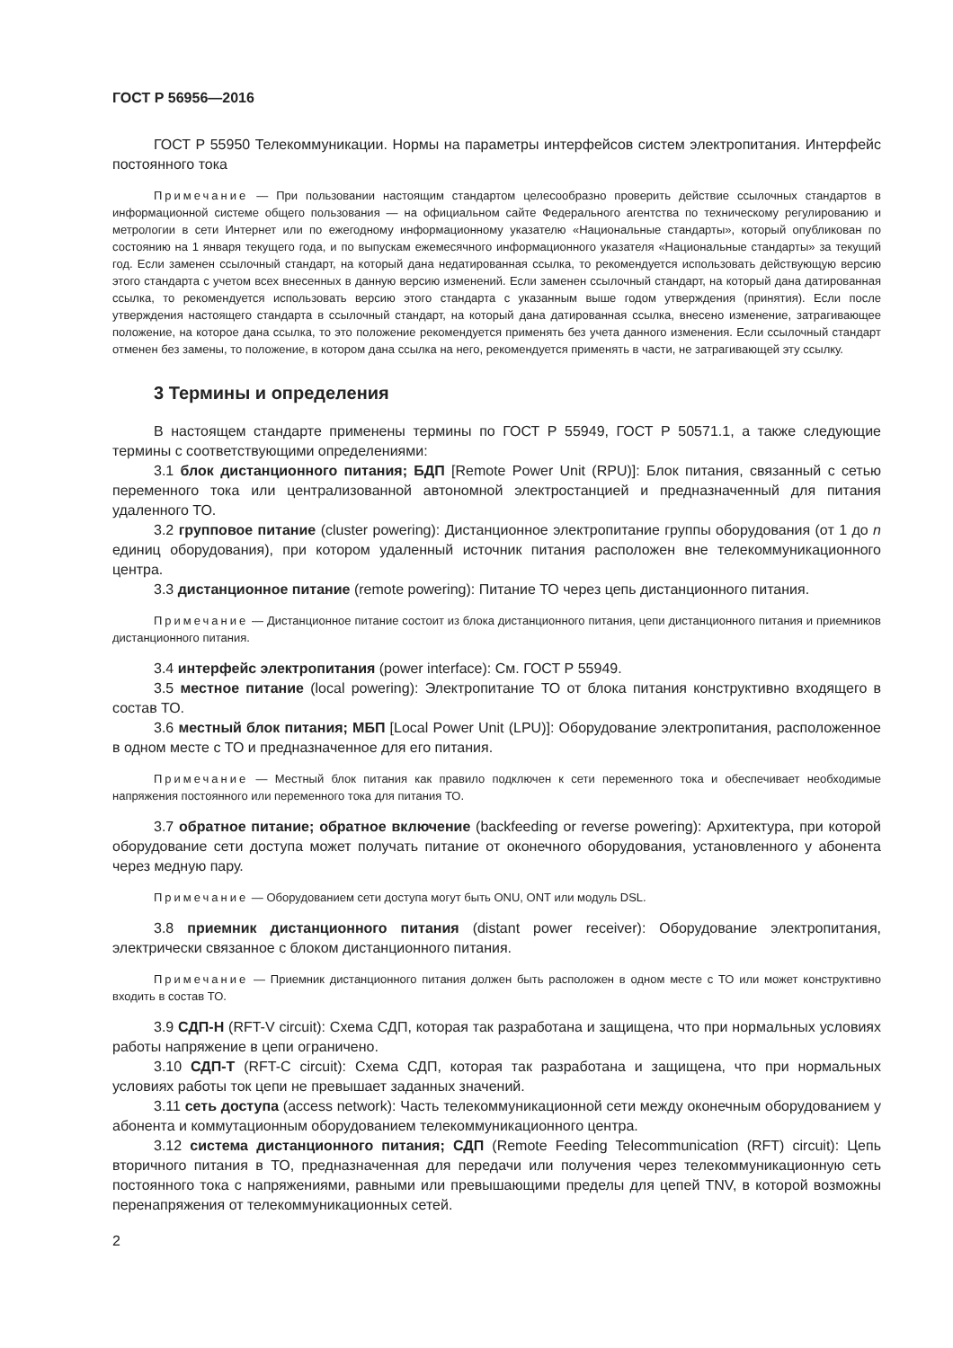ГОСТ Р 56956—2016
ГОСТ Р 55950 Телекоммуникации. Нормы на параметры интерфейсов систем электропитания. Интерфейс постоянного тока
Примечание — При пользовании настоящим стандартом целесообразно проверить действие ссылочных стандартов в информационной системе общего пользования — на официальном сайте Федерального агентства по техническому регулированию и метрологии в сети Интернет или по ежегодному информационному указателю «Национальные стандарты», который опубликован по состоянию на 1 января текущего года, и по выпускам ежемесячного информационного указателя «Национальные стандарты» за текущий год. Если заменен ссылочный стандарт, на который дана недатированная ссылка, то рекомендуется использовать действующую версию этого стандарта с учетом всех внесенных в данную версию изменений. Если заменен ссылочный стандарт, на который дана датированная ссылка, то рекомендуется использовать версию этого стандарта с указанным выше годом утверждения (принятия). Если после утверждения настоящего стандарта в ссылочный стандарт, на который дана датированная ссылка, внесено изменение, затрагивающее положение, на которое дана ссылка, то это положение рекомендуется применять без учета данного изменения. Если ссылочный стандарт отменен без замены, то положение, в котором дана ссылка на него, рекомендуется применять в части, не затрагивающей эту ссылку.
3 Термины и определения
В настоящем стандарте применены термины по ГОСТ Р 55949, ГОСТ Р 50571.1, а также следующие термины с соответствующими определениями:
3.1 блок дистанционного питания; БДП [Remote Power Unit (RPU)]: Блок питания, связанный с сетью переменного тока или централизованной автономной электростанцией и предназначенный для питания удаленного ТО.
3.2 групповое питание (cluster powering): Дистанционное электропитание группы оборудования (от 1 до n единиц оборудования), при котором удаленный источник питания расположен вне телекоммуникационного центра.
3.3 дистанционное питание (remote powering): Питание ТО через цепь дистанционного питания.
Примечание — Дистанционное питание состоит из блока дистанционного питания, цепи дистанционного питания и приемников дистанционного питания.
3.4 интерфейс электропитания (power interface): См. ГОСТ Р 55949.
3.5 местное питание (local powering): Электропитание ТО от блока питания конструктивно входящего в состав ТО.
3.6 местный блок питания; МБП [Local Power Unit (LPU)]: Оборудование электропитания, расположенное в одном месте с ТО и предназначенное для его питания.
Примечание — Местный блок питания как правило подключен к сети переменного тока и обеспечивает необходимые напряжения постоянного или переменного тока для питания ТО.
3.7 обратное питание; обратное включение (backfeeding or reverse powering): Архитектура, при которой оборудование сети доступа может получать питание от оконечного оборудования, установленного у абонента через медную пару.
Примечание — Оборудованием сети доступа могут быть ONU, ONT или модуль DSL.
3.8 приемник дистанционного питания (distant power receiver): Оборудование электропитания, электрически связанное с блоком дистанционного питания.
Примечание — Приемник дистанционного питания должен быть расположен в одном месте с ТО или может конструктивно входить в состав ТО.
3.9 СДП-Н (RFT-V circuit): Схема СДП, которая так разработана и защищена, что при нормальных условиях работы напряжение в цепи ограничено.
3.10 СДП-Т (RFT-C circuit): Схема СДП, которая так разработана и защищена, что при нормальных условиях работы ток цепи не превышает заданных значений.
3.11 сеть доступа (access network): Часть телекоммуникационной сети между оконечным оборудованием у абонента и коммутационным оборудованием телекоммуникационного центра.
3.12 система дистанционного питания; СДП (Remote Feeding Telecommunication (RFT) circuit): Цепь вторичного питания в ТО, предназначенная для передачи или получения через телекоммуникационную сеть постоянного тока с напряжениями, равными или превышающими пределы для цепей TNV, в которой возможны перенапряжения от телекоммуникационных сетей.
2